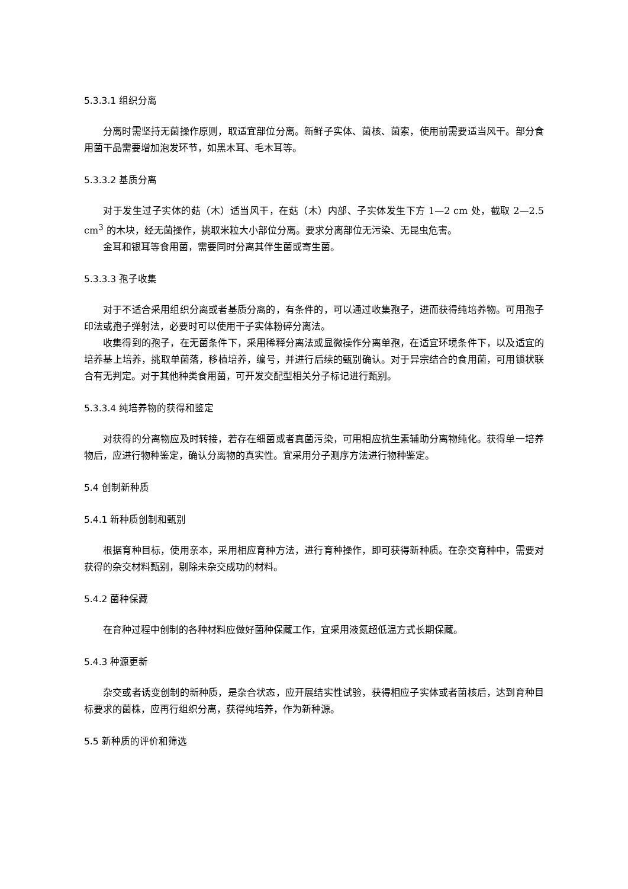5.3.3.1 组织分离
分离时需坚持无菌操作原则，取适宜部位分离。新鲜子实体、菌核、菌索，使用前需要适当风干。部分食用菌干品需要增加泡发环节，如黑木耳、毛木耳等。
5.3.3.2 基质分离
对于发生过子实体的菇（木）适当风干，在菇（木）内部、子实体发生下方 1—2 cm 处，截取 2—2.5 cm<sup>3</sup> 的木块，经无菌操作，挑取米粒大小部位分离。要求分离部位无污染、无昆虫危害。
金耳和银耳等食用菌，需要同时分离其伴生菌或寄生菌。
5.3.3.3 孢子收集
对于不适合采用组织分离或者基质分离的，有条件的，可以通过收集孢子，进而获得纯培养物。可用孢子印法或孢子弹射法，必要时可以使用干子实体粉碎分离法。
收集得到的孢子，在无菌条件下，采用稀释分离法或显微操作分离单孢，在适宜环境条件下，以及适宜的培养基上培养，挑取单菌落，移植培养，编号，并进行后续的甄别确认。对于异宗结合的食用菌，可用锁状联合有无判定。对于其他种类食用菌，可开发交配型相关分子标记进行甄别。
5.3.3.4 纯培养物的获得和鉴定
对获得的分离物应及时转接，若存在细菌或者真菌污染，可用相应抗生素辅助分离物纯化。获得单一培养物后，应进行物种鉴定，确认分离物的真实性。宜采用分子测序方法进行物种鉴定。
5.4 创制新种质
5.4.1 新种质创制和甄别
根据育种目标，使用亲本，采用相应育种方法，进行育种操作，即可获得新种质。在杂交育种中，需要对获得的杂交材料甄别，剔除未杂交成功的材料。
5.4.2 菌种保藏
在育种过程中创制的各种材料应做好菌种保藏工作，宜采用液氮超低温方式长期保藏。
5.4.3 种源更新
杂交或者诱变创制的新种质，是杂合状态，应开展结实性试验，获得相应子实体或者菌核后，达到育种目标要求的菌株，应再行组织分离，获得纯培养，作为新种源。
5.5 新种质的评价和筛选